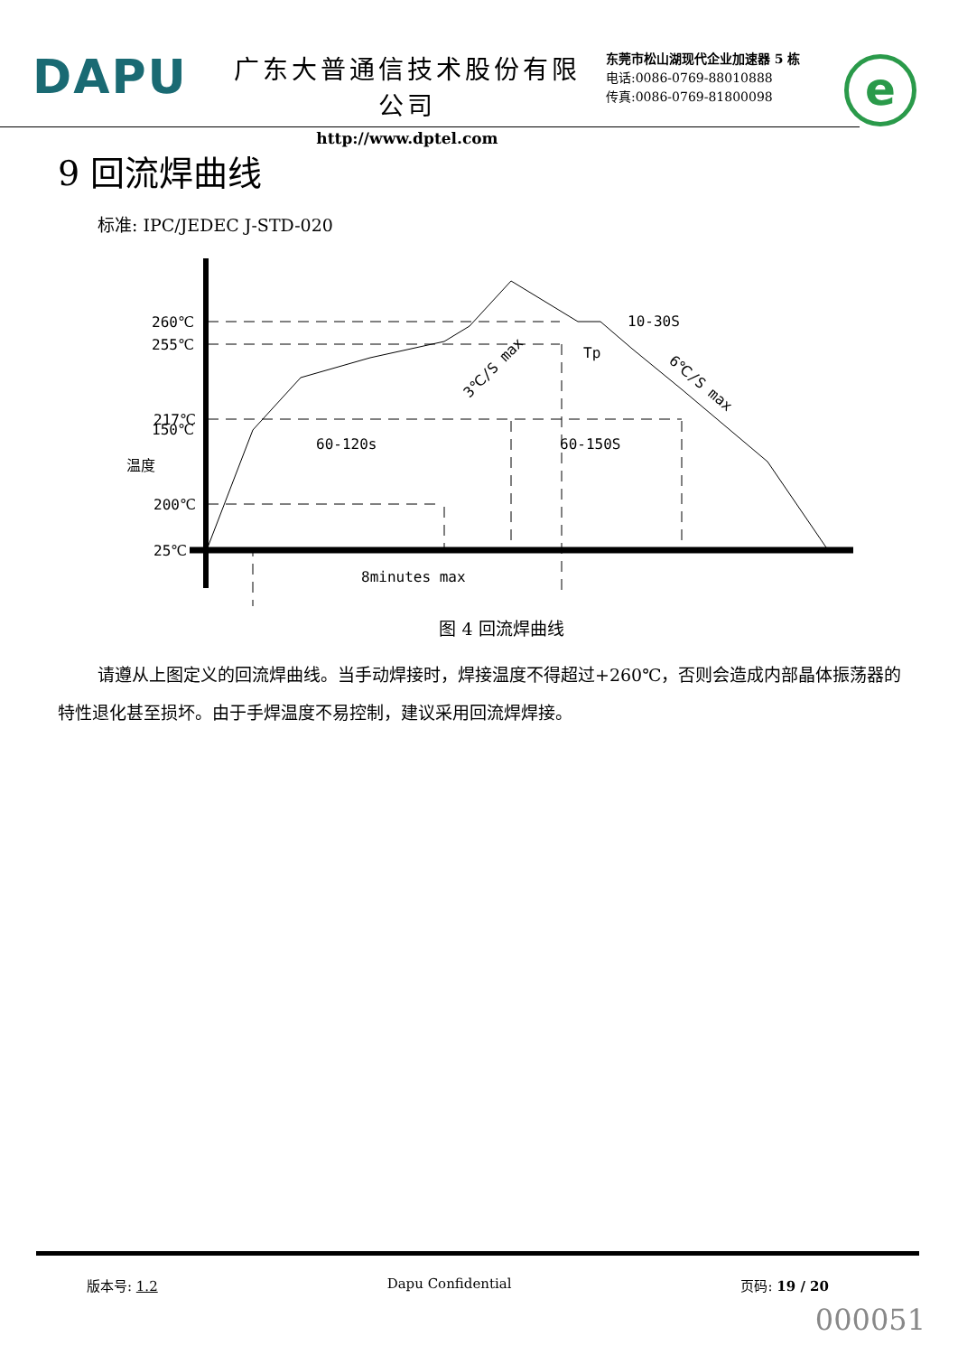DAPU
广东大普通信技术股份有限公司
http://www.dptel.com
东莞市松山湖现代企业加速器 5 栋
电话:0086-0769-88010888
传真:0086-0769-81800098
e
9 回流焊曲线
标准: IPC/JEDEC J-STD-020
260℃
255℃
217℃
200℃
150℃
25℃
60-120s
60-150S
8minutes max
10-30S
Tp
3℃/S max
6℃/S max
温度
图 4 回流焊曲线
请遵从上图定义的回流焊曲线。当手动焊接时，焊接温度不得超过+260℃，否则会造成内部晶体振荡器的特性退化甚至损坏。由于手焊温度不易控制，建议采用回流焊焊接。
版本号: 1.2 Dapu Confidential 页码: 19 / 20
000051